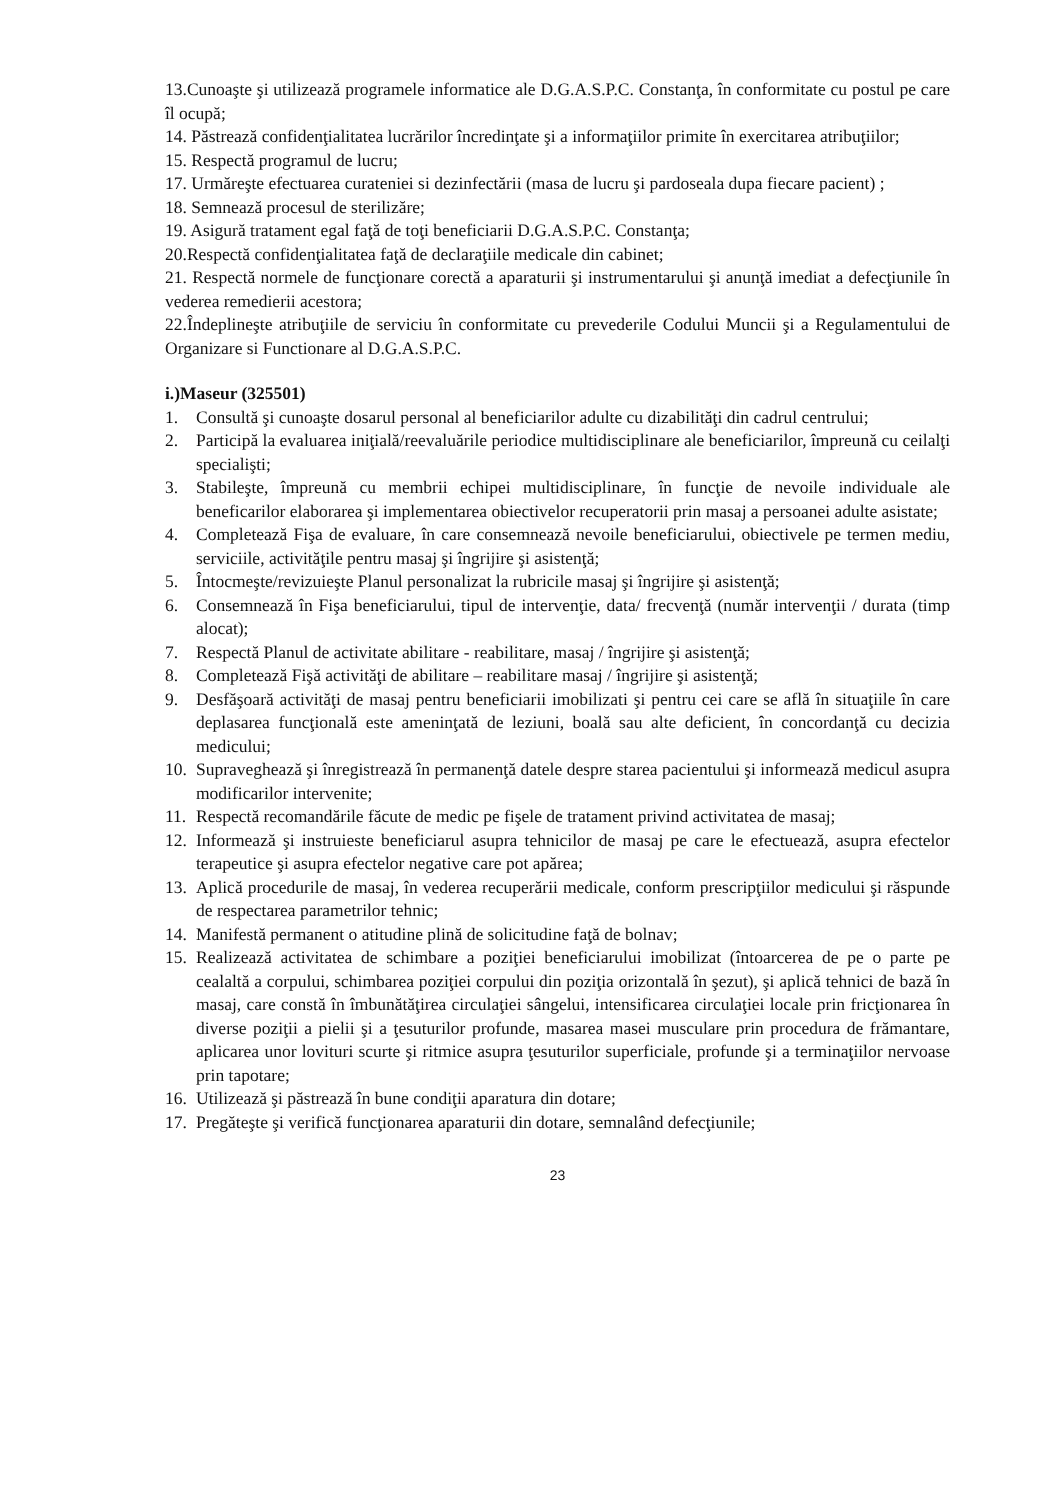13.Cunoaşte şi utilizează programele informatice ale D.G.A.S.P.C. Constanţa, în conformitate cu postul pe care îl ocupă;
14. Păstrează confidenţialitatea lucrărilor încredinţate şi a informaţiilor primite în exercitarea atribuţiilor;
15. Respectă programul de lucru;
17. Urmăreşte efectuarea curateniei si dezinfectării (masa de lucru şi pardoseala dupa fiecare pacient) ;
18. Semnează procesul de sterilizăre;
19. Asigură tratament egal faţă de toţi beneficiarii D.G.A.S.P.C. Constanţa;
20.Respectă confidenţialitatea faţă de declaraţiile medicale din cabinet;
21. Respectă normele de funcţionare corectă a aparaturii şi instrumentarului şi anunţă imediat a defecţiunile în vederea remedierii acestora;
22.Îndeplineşte atribuţiile de serviciu în conformitate cu prevederile Codului Muncii şi a Regulamentului de Organizare si Functionare al D.G.A.S.P.C.
i.)Maseur (325501)
1. Consultă şi cunoaşte dosarul personal al beneficiarilor adulte cu dizabilităţi din cadrul centrului;
2. Participă la evaluarea iniţială/reevaluările periodice multidisciplinare ale beneficiarilor, împreună cu ceilalţi specialişti;
3. Stabileşte, împreună cu membrii echipei multidisciplinare, în funcţie de nevoile individuale ale beneficarilor elaborarea şi implementarea obiectivelor recuperatorii prin masaj a persoanei adulte asistate;
4. Completează Fişa de evaluare, în care consemnează nevoile beneficiarului, obiectivele pe termen mediu, serviciile, activităţile pentru masaj şi îngrijire şi asistenţă;
5. Întocmeşte/revizuieşte Planul personalizat la rubricile masaj şi îngrijire şi asistenţă;
6. Consemnează în Fişa beneficiarului, tipul de intervenţie, data/ frecvenţă (număr intervenţii / durata (timp alocat);
7. Respectă Planul de activitate abilitare - reabilitare, masaj / îngrijire şi asistenţă;
8. Completează Fişă activităţi de abilitare – reabilitare masaj / îngrijire şi asistenţă;
9. Desfăşoară activităţi de masaj pentru beneficiarii imobilizati şi pentru cei care se află în situaţiile în care deplasarea funcţională este ameninţată de leziuni, boală sau alte deficient, în concordanţă cu decizia medicului;
10. Supraveghează şi înregistrează în permanenţă datele despre starea pacientului şi informează medicul asupra modificarilor intervenite;
11. Respectă recomandările făcute de medic pe fişele de tratament privind activitatea de masaj;
12. Informează şi instruieste beneficiarul asupra tehnicilor de masaj pe care le efectuează, asupra efectelor terapeutice şi asupra efectelor negative care pot apărea;
13. Aplică procedurile de masaj, în vederea recuperării medicale, conform prescripţiilor medicului şi răspunde de respectarea parametrilor tehnic;
14. Manifestă permanent o atitudine plină de solicitudine faţă de bolnav;
15. Realizează activitatea de schimbare a poziţiei beneficiarului imobilizat (întoarcerea de pe o parte pe cealaltă a corpului, schimbarea poziţiei corpului din poziţia orizontală în şezut), şi aplică tehnici de bază în masaj, care constă în îmbunătăţirea circulaţiei sângelui, intensificarea circulaţiei locale prin fricţionarea în diverse poziţii a pielii şi a ţesuturilor profunde, masarea masei musculare prin procedura de frămantare, aplicarea unor lovituri scurte şi ritmice asupra ţesuturilor superficiale, profunde şi a terminaţiilor nervoase prin tapotare;
16. Utilizează şi păstrează în bune condiţii aparatura din dotare;
17. Pregăteşte şi verifică funcţionarea aparaturii din dotare, semnalând defecţiunile;
23